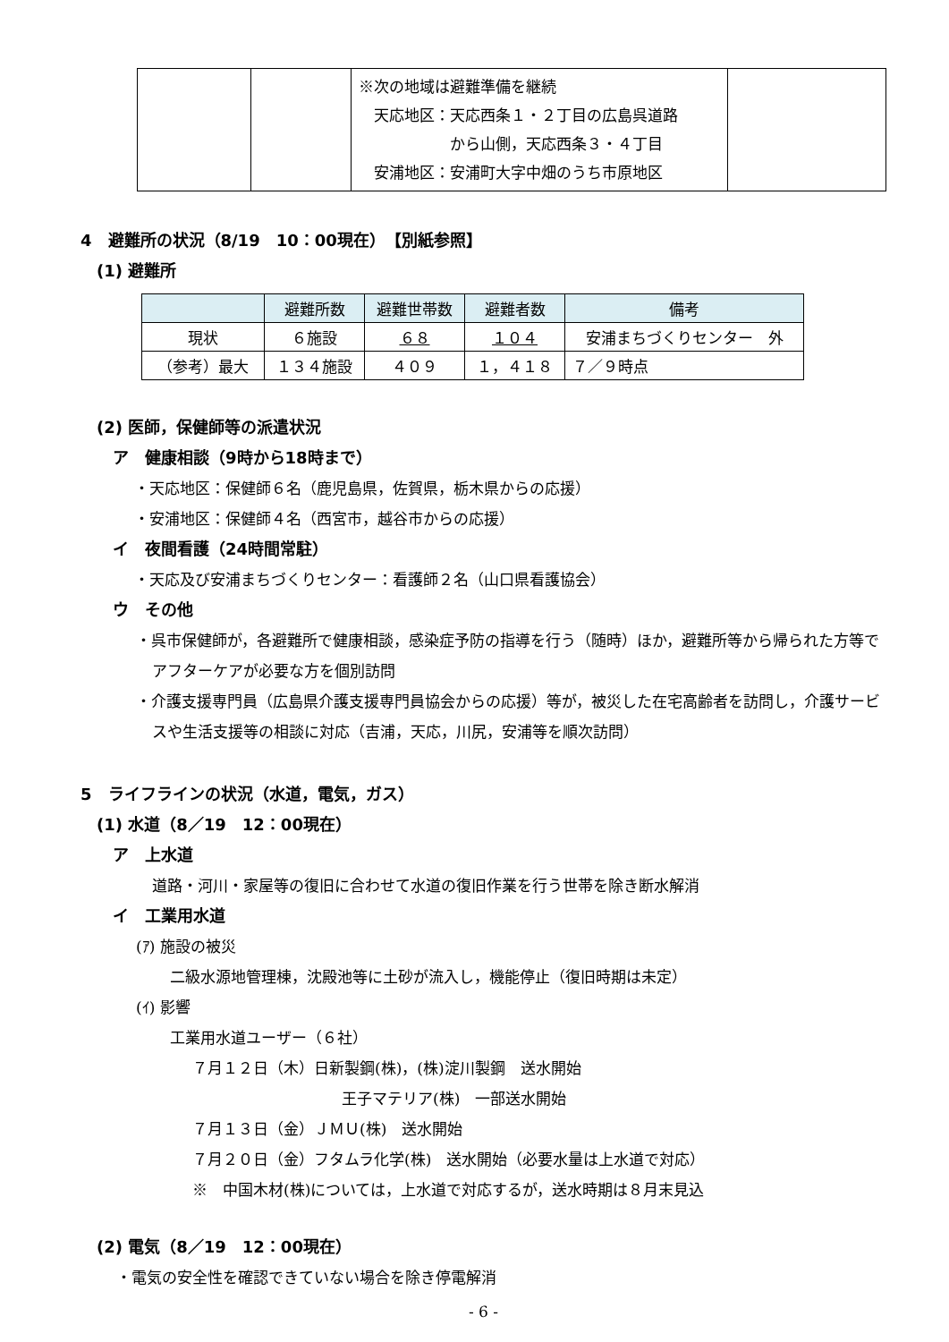| | | ※次の地域は避難準備を継続 天応地区：天応西条１・２丁目の広島呉道路 から山側，天応西条３・４丁目 安浦地区：安浦町大字中畑のうち市原地区 | |
4　避難所の状況（8/19　10：00現在）　【別紙参照】
(1) 避難所
| | 避難所数 | 避難世帯数 | 避難者数 | 備考 |
| --- | --- | --- | --- | --- |
| 現状 | ６施設 | ６８ | １０４ | 安浦まちづくりセンター 外 |
| （参考）最大 | １３４施設 | ４０９ | １，４１８ | ７／９時点 |
(2) 医師，保健師等の派遣状況
ア　健康相談（9時から18時まで）
・天応地区：保健師６名（鹿児島県，佐賀県，栃木県からの応援）
・安浦地区：保健師４名（西宮市，越谷市からの応援）
イ　夜間看護（24時間常駐）
・天応及び安浦まちづくりセンター：看護師２名（山口県看護協会）
ウ　その他
・呉市保健師が，各避難所で健康相談，感染症予防の指導を行う（随時）ほか，避難所等から帰られた方等でアフターケアが必要な方を個別訪問
・介護支援専門員（広島県介護支援専門員協会からの応援）等が，被災した在宅高齢者を訪問し，介護サービスや生活支援等の相談に対応（吉浦，天応，川尻，安浦等を順次訪問）
5　ライフラインの状況（水道，電気，ガス）
(1) 水道（8／19　12：00現在）
ア　上水道
道路・河川・家屋等の復旧に合わせて水道の復旧作業を行う世帯を除き断水解消
イ　工業用水道
(ｱ) 施設の被災
二級水源地管理棟，沈殿池等に土砂が流入し，機能停止（復旧時期は未定）
(ｲ) 影響
工業用水道ユーザー（６社）
７月１２日（木）日新製鋼(株)，(株)淀川製鋼　送水開始
王子マテリア(株)　一部送水開始
７月１３日（金）ＪＭＵ(株)　送水開始
７月２０日（金）フタムラ化学(株)　送水開始（必要水量は上水道で対応）
※　中国木材(株)については，上水道で対応するが，送水時期は８月末見込
(2) 電気（8／19　12：00現在）
・電気の安全性を確認できていない場合を除き停電解消
- 6 -